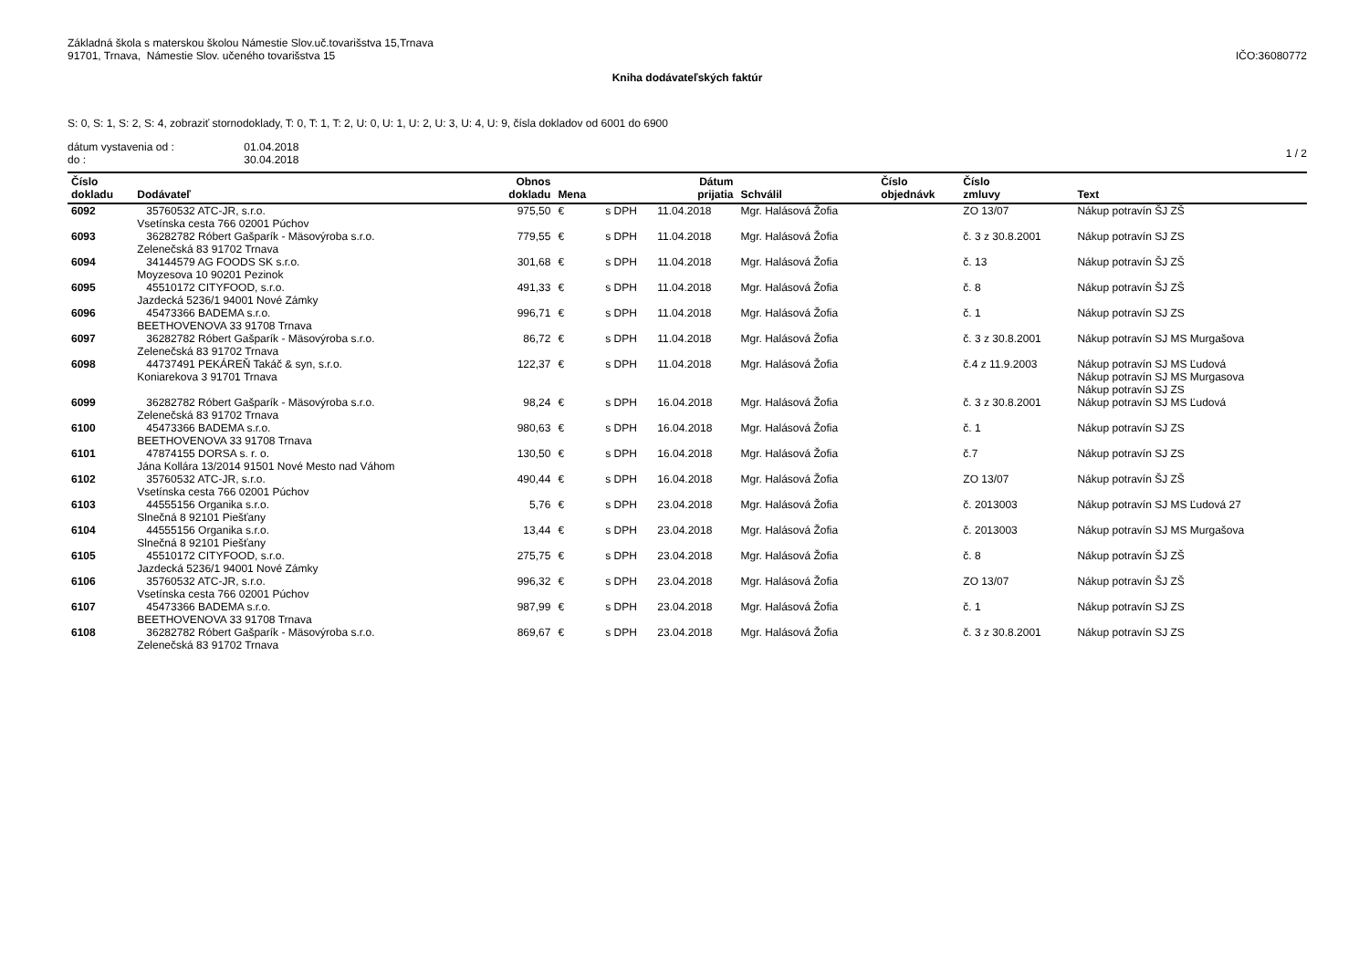Základná škola s materskou školou Námestie Slov.uč.tovarišstva 15,Trnava
91701, Trnava, Námestie Slov. učeného tovarišstva 15
IČO:36080772
Kniha dodávateľských faktúr
S: 0, S: 1, S: 2, S: 4, zobraziť stornodoklady, T: 0, T: 1, T: 2, U: 0, U: 1, U: 2, U: 3, U: 4, U: 9, čísla dokladov od 6001 do 6900
dátum vystavenia od : 01.04.2018
do : 30.04.2018
1 / 2
| Číslo dokladu | Dodávateľ | Obnos dokladu | Mena | | Dátum prijatia | Schválil | Číslo objednávk | Číslo zmluvy | Text |
| --- | --- | --- | --- | --- | --- | --- | --- | --- | --- |
| 6092 | 35760532 ATC-JR, s.r.o. Vsetínska cesta 766 02001 Púchov | 975,50 | € | s DPH | 11.04.2018 | Mgr. Halásová Žofia | | ZO 13/07 | Nákup potravín ŠJ ZŠ |
| 6093 | 36282782 Róbert Gašparík - Mäsovýroba s.r.o. Zelenečská 83 91702 Trnava | 779,55 | € | s DPH | 11.04.2018 | Mgr. Halásová Žofia | | č. 3 z 30.8.2001 | Nákup potravín SJ ZS |
| 6094 | 34144579 AG FOODS SK s.r.o. Moyzesova 10 90201 Pezinok | 301,68 | € | s DPH | 11.04.2018 | Mgr. Halásová Žofia | | č. 13 | Nákup potravín ŠJ ZŠ |
| 6095 | 45510172 CITYFOOD, s.r.o. Jazdecká 5236/1 94001 Nové Zámky | 491,33 | € | s DPH | 11.04.2018 | Mgr. Halásová Žofia | | č. 8 | Nákup potravín ŠJ ZŠ |
| 6096 | 45473366 BADEMA s.r.o. BEETHOVENOVA 33 91708 Trnava | 996,71 | € | s DPH | 11.04.2018 | Mgr. Halásová Žofia | | č. 1 | Nákup potravín SJ ZS |
| 6097 | 36282782 Róbert Gašparík - Mäsovýroba s.r.o. Zelenečská 83 91702 Trnava | 86,72 | € | s DPH | 11.04.2018 | Mgr. Halásová Žofia | | č. 3 z 30.8.2001 | Nákup potravín SJ MS Murgašova |
| 6098 | 44737491 PEKÁREŇ Takáč & syn, s.r.o. Koniarekova 3 91701 Trnava | 122,37 | € | s DPH | 11.04.2018 | Mgr. Halásová Žofia | | č.4 z 11.9.2003 | Nákup potravín SJ MS Ľudová Nákup potravín SJ MS Murgasova Nákup potravín SJ ZS |
| 6099 | 36282782 Róbert Gašparík - Mäsovýroba s.r.o. Zelenečská 83 91702 Trnava | 98,24 | € | s DPH | 16.04.2018 | Mgr. Halásová Žofia | | č. 3 z 30.8.2001 | Nákup potravín SJ MS Ľudová |
| 6100 | 45473366 BADEMA s.r.o. BEETHOVENOVA 33 91708 Trnava | 980,63 | € | s DPH | 16.04.2018 | Mgr. Halásová Žofia | | č. 1 | Nákup potravín SJ ZS |
| 6101 | 47874155 DORSA s. r. o. Jána Kollára 13/2014 91501 Nové Mesto nad Váhom | 130,50 | € | s DPH | 16.04.2018 | Mgr. Halásová Žofia | | č.7 | Nákup potravín SJ ZS |
| 6102 | 35760532 ATC-JR, s.r.o. Vsetínska cesta 766 02001 Púchov | 490,44 | € | s DPH | 16.04.2018 | Mgr. Halásová Žofia | | ZO 13/07 | Nákup potravín ŠJ ZŠ |
| 6103 | 44555156 Organika s.r.o. Slnečná 8 92101 Piešťany | 5,76 | € | s DPH | 23.04.2018 | Mgr. Halásová Žofia | | č. 2013003 | Nákup potravín SJ MS Ľudová 27 |
| 6104 | 44555156 Organika s.r.o. Slnečná 8 92101 Piešťany | 13,44 | € | s DPH | 23.04.2018 | Mgr. Halásová Žofia | | č. 2013003 | Nákup potravín SJ MS Murgašova |
| 6105 | 45510172 CITYFOOD, s.r.o. Jazdecká 5236/1 94001 Nové Zámky | 275,75 | € | s DPH | 23.04.2018 | Mgr. Halásová Žofia | | č. 8 | Nákup potravín ŠJ ZŠ |
| 6106 | 35760532 ATC-JR, s.r.o. Vsetínska cesta 766 02001 Púchov | 996,32 | € | s DPH | 23.04.2018 | Mgr. Halásová Žofia | | ZO 13/07 | Nákup potravín ŠJ ZŠ |
| 6107 | 45473366 BADEMA s.r.o. BEETHOVENOVA 33 91708 Trnava | 987,99 | € | s DPH | 23.04.2018 | Mgr. Halásová Žofia | | č. 1 | Nákup potravín SJ ZS |
| 6108 | 36282782 Róbert Gašparík - Mäsovýroba s.r.o. Zelenečská 83 91702 Trnava | 869,67 | € | s DPH | 23.04.2018 | Mgr. Halásová Žofia | | č. 3 z 30.8.2001 | Nákup potravín SJ ZS |